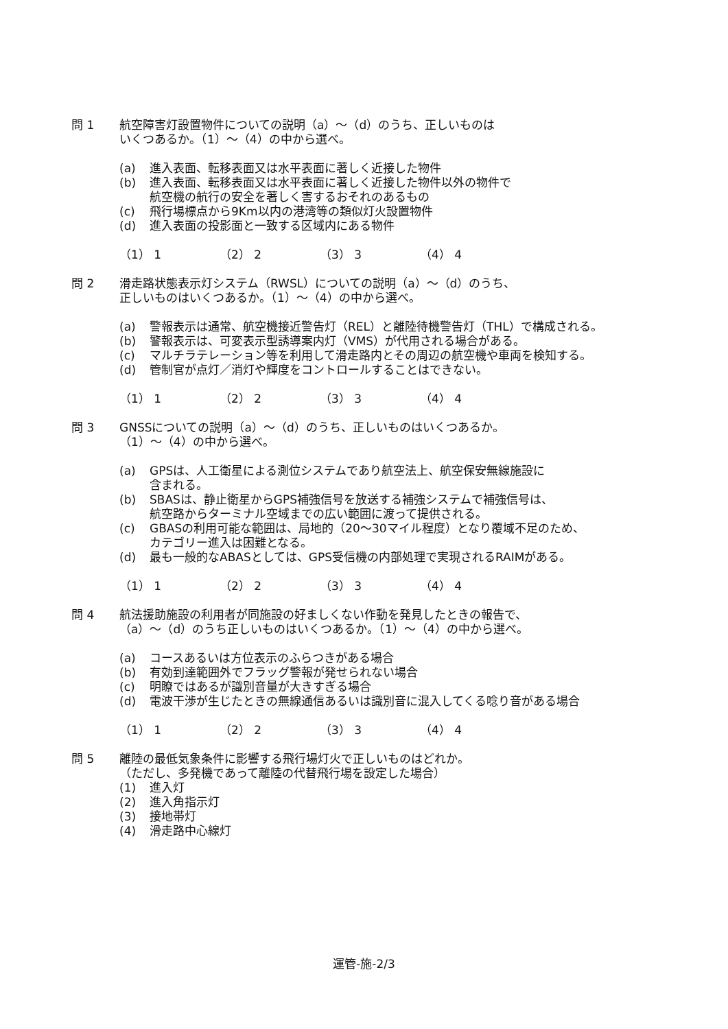問 1 航空障害灯設置物件についての説明（a）～（d）のうち、正しいものは
いくつあるか。（1）～（4）の中から選べ。
(a) 進入表面、転移表面又は水平表面に著しく近接した物件
(b) 進入表面、転移表面又は水平表面に著しく近接した物件以外の物件で
航空機の航行の安全を著しく害するおそれのあるもの
(c) 飛行場標点から9Km以内の港湾等の類似灯火設置物件
(d) 進入表面の投影面と一致する区域内にある物件
（1） 1 （2） 2 （3） 3 （4） 4
問 2 滑走路状態表示灯システム（RWSL）についての説明（a）～（d）のうち、
正しいものはいくつあるか。（1）～（4）の中から選べ。
(a) 警報表示は通常、航空機接近警告灯（REL）と離陸待機警告灯（THL）で構成される。
(b) 警報表示は、可変表示型誘導案内灯（VMS）が代用される場合がある。
(c) マルチラテレーション等を利用して滑走路内とその周辺の航空機や車両を検知する。
(d) 管制官が点灯／消灯や輝度をコントロールすることはできない。
（1） 1 （2） 2 （3） 3 （4） 4
問 3 GNSSについての説明（a）～（d）のうち、正しいものはいくつあるか。
（1）～（4）の中から選べ。
(a) GPSは、人工衛星による測位システムであり航空法上、航空保安無線施設に
含まれる。
(b) SBASは、静止衛星からGPS補強信号を放送する補強システムで補強信号は、
航空路からターミナル空域までの広い範囲に渡って提供される。
(c) GBASの利用可能な範囲は、局地的（20～30マイル程度）となり覆域不足のため、
カテゴリー進入は困難となる。
(d) 最も一般的なABASとしては、GPS受信機の内部処理で実現されるRAIMがある。
（1） 1 （2） 2 （3） 3 （4） 4
問 4 航法援助施設の利用者が同施設の好ましくない作動を発見したときの報告で、
（a）～（d）のうち正しいものはいくつあるか。（1）～（4）の中から選べ。
(a) コースあるいは方位表示のふらつきがある場合
(b) 有効到達範囲外でフラッグ警報が発せられない場合
(c) 明瞭ではあるが識別音量が大きすぎる場合
(d) 電波干渉が生じたときの無線通信あるいは識別音に混入してくる唸り音がある場合
（1） 1 （2） 2 （3） 3 （4） 4
問 5 離陸の最低気象条件に影響する飛行場灯火で正しいものはどれか。
（ただし、多発機であって離陸の代替飛行場を設定した場合）
(1) 進入灯
(2) 進入角指示灯
(3) 接地帯灯
(4) 滑走路中心線灯
運管-施-2/3